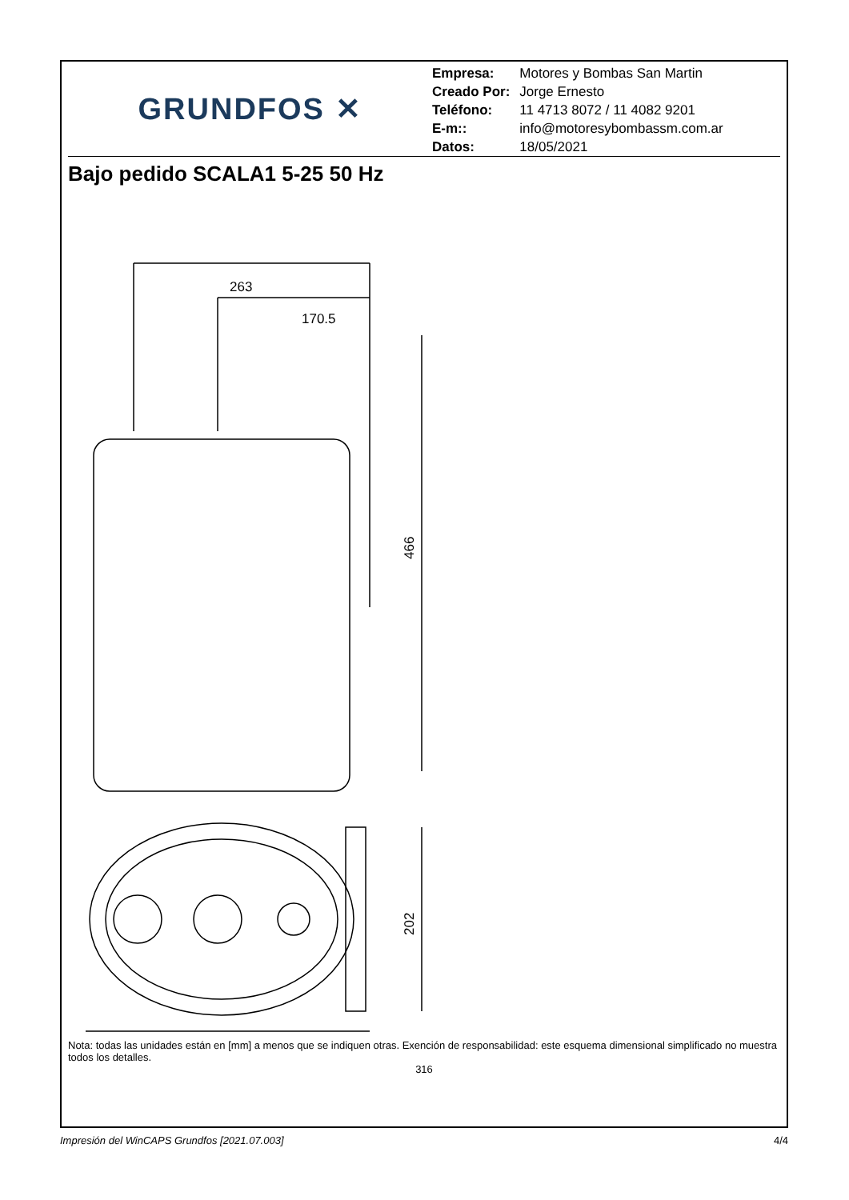GRUNDFOS ✕
| Empresa: | Motores y Bombas San Martin |
| Creado Por: | Jorge Ernesto |
| Teléfono: | 11 4713 8072 / 11 4082 9201 |
| E-m:: | info@motoresybombassm.com.ar |
| Datos: | 18/05/2021 |
Bajo pedido SCALA1 5-25 50 Hz
466
263
170.5
202
Nota: todas las unidades están en [mm] a menos que se indiquen otras. Exención de responsabilidad: este esquema dimensional simplificado no muestra todos los detalles.
316
Impresión del WinCAPS Grundfos [2021.07.003] 4/4